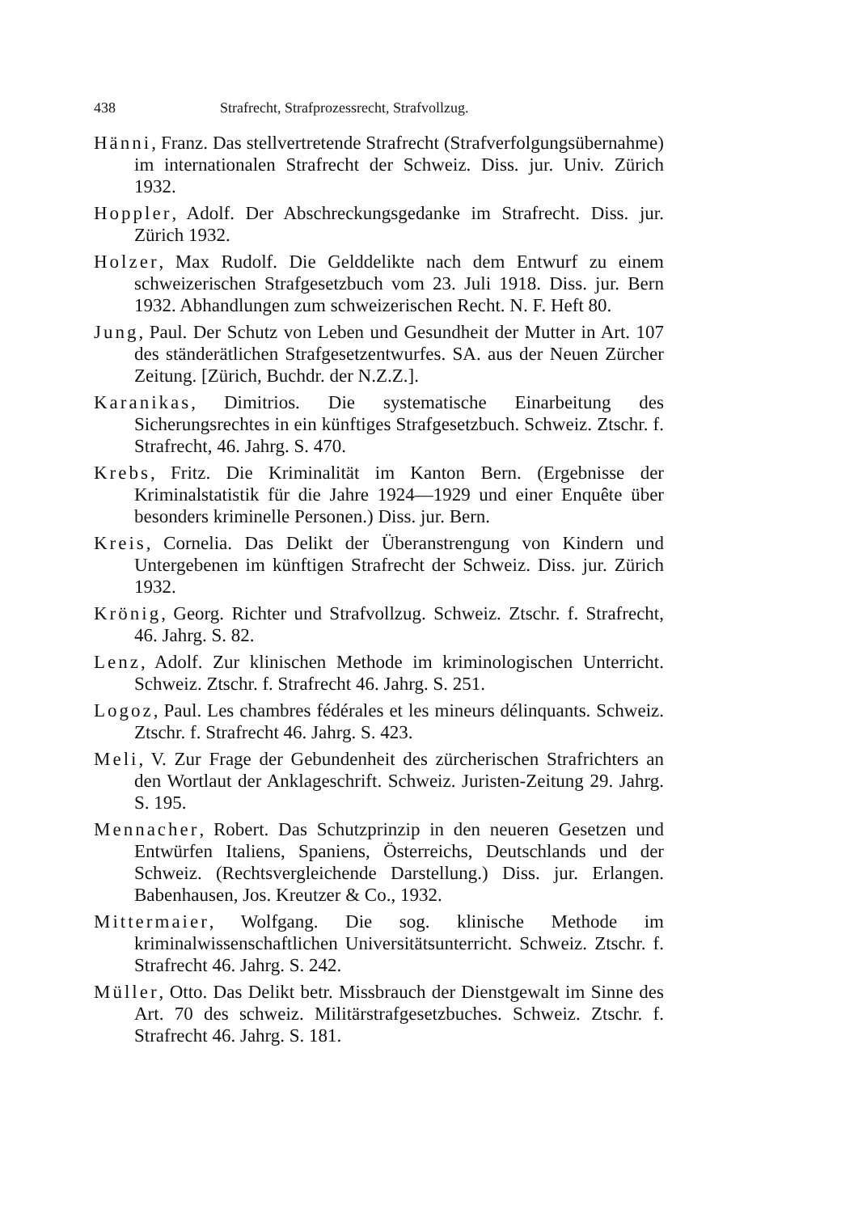438 Strafrecht, Strafprozessrecht, Strafvollzug.
Hänni, Franz. Das stellvertretende Strafrecht (Strafverfolgungsübernahme) im internationalen Strafrecht der Schweiz. Diss. jur. Univ. Zürich 1932.
Hoppler, Adolf. Der Abschreckungsgedanke im Strafrecht. Diss. jur. Zürich 1932.
Holzer, Max Rudolf. Die Gelddelikte nach dem Entwurf zu einem schweizerischen Strafgesetzbuch vom 23. Juli 1918. Diss. jur. Bern 1932. Abhandlungen zum schweizerischen Recht. N. F. Heft 80.
Jung, Paul. Der Schutz von Leben und Gesundheit der Mutter in Art. 107 des ständerätlichen Strafgesetzentwurfes. SA. aus der Neuen Zürcher Zeitung. [Zürich, Buchdr. der N.Z.Z.].
Karanikas, Dimitrios. Die systematische Einarbeitung des Sicherungsrechtes in ein künftiges Strafgesetzbuch. Schweiz. Ztschr. f. Strafrecht, 46. Jahrg. S. 470.
Krebs, Fritz. Die Kriminalität im Kanton Bern. (Ergebnisse der Kriminalstatistik für die Jahre 1924—1929 und einer Enquête über besonders kriminelle Personen.) Diss. jur. Bern.
Kreis, Cornelia. Das Delikt der Überanstrengung von Kindern und Untergebenen im künftigen Strafrecht der Schweiz. Diss. jur. Zürich 1932.
Krönig, Georg. Richter und Strafvollzug. Schweiz. Ztschr. f. Strafrecht, 46. Jahrg. S. 82.
Lenz, Adolf. Zur klinischen Methode im kriminologischen Unterricht. Schweiz. Ztschr. f. Strafrecht 46. Jahrg. S. 251.
Logoz, Paul. Les chambres fédérales et les mineurs délinquants. Schweiz. Ztschr. f. Strafrecht 46. Jahrg. S. 423.
Meli, V. Zur Frage der Gebundenheit des zürcherischen Strafrichters an den Wortlaut der Anklageschrift. Schweiz. Juristen-Zeitung 29. Jahrg. S. 195.
Mennacher, Robert. Das Schutzprinzip in den neueren Gesetzen und Entwürfen Italiens, Spaniens, Österreichs, Deutschlands und der Schweiz. (Rechtsvergleichende Darstellung.) Diss. jur. Erlangen. Babenhausen, Jos. Kreutzer & Co., 1932.
Mittermaier, Wolfgang. Die sog. klinische Methode im kriminalwissenschaftlichen Universitätsunterricht. Schweiz. Ztschr. f. Strafrecht 46. Jahrg. S. 242.
Müller, Otto. Das Delikt betr. Missbrauch der Dienstgewalt im Sinne des Art. 70 des schweiz. Militärstrafgesetzbuches. Schweiz. Ztschr. f. Strafrecht 46. Jahrg. S. 181.